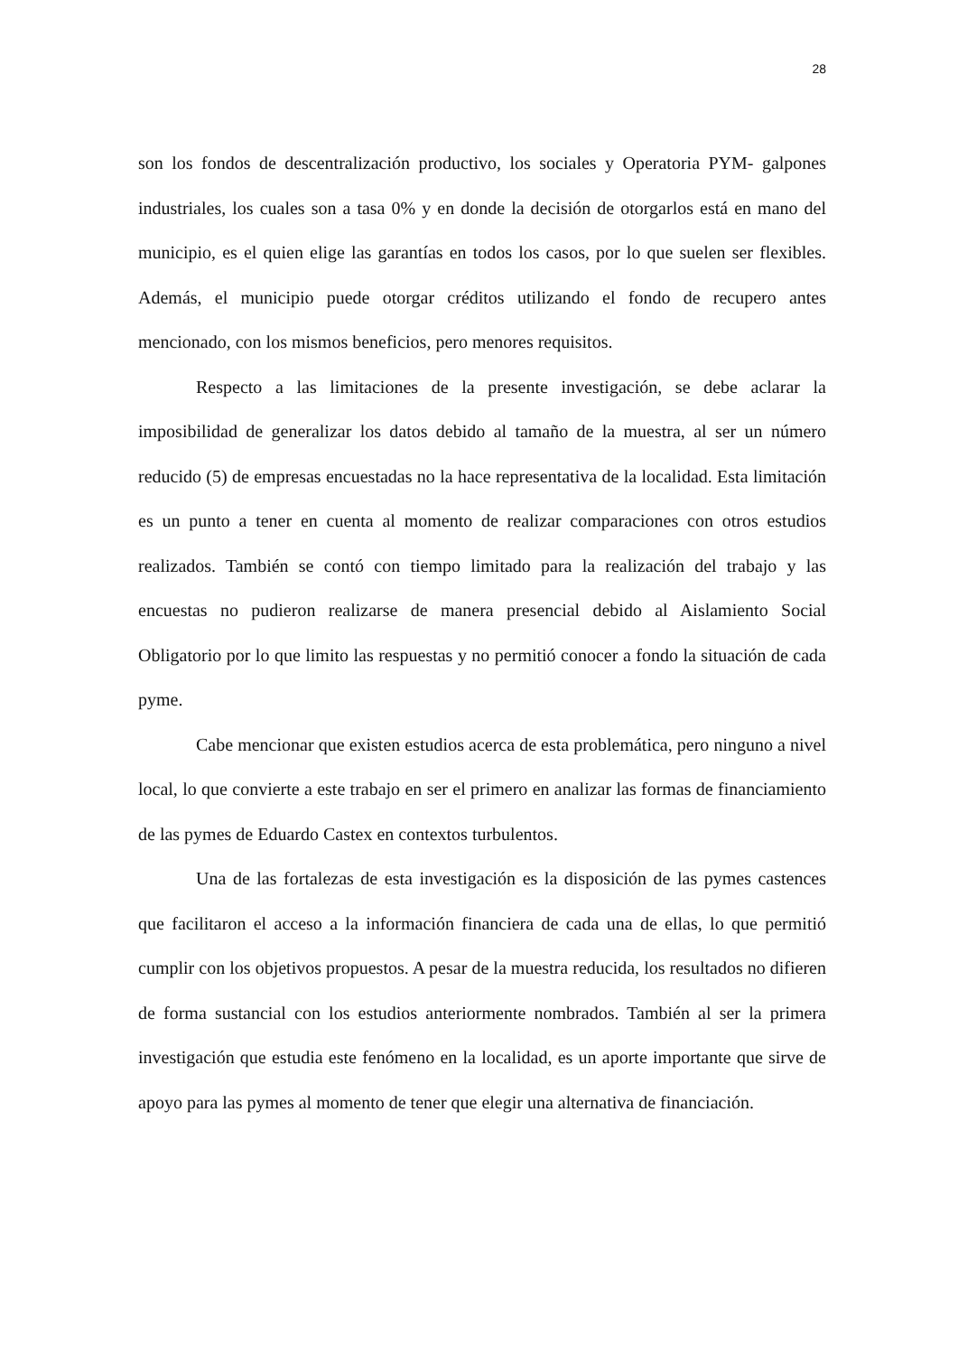28
son los fondos de descentralización productivo, los sociales y Operatoria PYM- galpones industriales, los cuales son a tasa 0% y en donde la decisión de otorgarlos está en mano del municipio, es el quien elige las garantías en todos los casos, por lo que suelen ser flexibles. Además, el municipio puede otorgar créditos utilizando el fondo de recupero antes mencionado, con los mismos beneficios, pero menores requisitos.
Respecto a las limitaciones de la presente investigación, se debe aclarar la imposibilidad de generalizar los datos debido al tamaño de la muestra, al ser un número reducido (5) de empresas encuestadas no la hace representativa de la localidad. Esta limitación es un punto a tener en cuenta al momento de realizar comparaciones con otros estudios realizados. También se contó con tiempo limitado para la realización del trabajo y las encuestas no pudieron realizarse de manera presencial debido al Aislamiento Social Obligatorio por lo que limito las respuestas y no permitió conocer a fondo la situación de cada pyme.
Cabe mencionar que existen estudios acerca de esta problemática, pero ninguno a nivel local, lo que convierte a este trabajo en ser el primero en analizar las formas de financiamiento de las pymes de Eduardo Castex en contextos turbulentos.
Una de las fortalezas de esta investigación es la disposición de las pymes castences que facilitaron el acceso a la información financiera de cada una de ellas, lo que permitió cumplir con los objetivos propuestos. A pesar de la muestra reducida, los resultados no difieren de forma sustancial con los estudios anteriormente nombrados. También al ser la primera investigación que estudia este fenómeno en la localidad, es un aporte importante que sirve de apoyo para las pymes al momento de tener que elegir una alternativa de financiación.